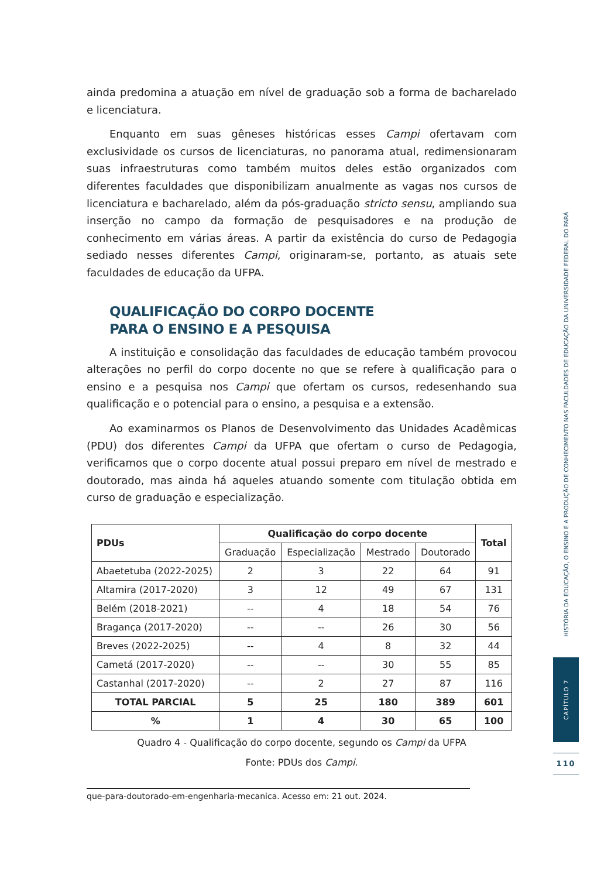ainda predomina a atuação em nível de graduação sob a forma de bacharelado e licenciatura.
Enquanto em suas gêneses históricas esses Campi ofertavam com exclusividade os cursos de licenciaturas, no panorama atual, redimensionaram suas infraestruturas como também muitos deles estão organizados com diferentes faculdades que disponibilizam anualmente as vagas nos cursos de licenciatura e bacharelado, além da pós-graduação stricto sensu, ampliando sua inserção no campo da formação de pesquisadores e na produção de conhecimento em várias áreas. A partir da existência do curso de Pedagogia sediado nesses diferentes Campi, originaram-se, portanto, as atuais sete faculdades de educação da UFPA.
QUALIFICAÇÃO DO CORPO DOCENTE
PARA O ENSINO E A PESQUISA
A instituição e consolidação das faculdades de educação também provocou alterações no perfil do corpo docente no que se refere à qualificação para o ensino e a pesquisa nos Campi que ofertam os cursos, redesenhando sua qualificação e o potencial para o ensino, a pesquisa e a extensão.
Ao examinarmos os Planos de Desenvolvimento das Unidades Acadêmicas (PDU) dos diferentes Campi da UFPA que ofertam o curso de Pedagogia, verificamos que o corpo docente atual possui preparo em nível de mestrado e doutorado, mas ainda há aqueles atuando somente com titulação obtida em curso de graduação e especialização.
| PDUs | Qualificação do corpo docente | | | | Total |
| --- | --- | --- | --- | --- | --- |
| | Graduação | Especialização | Mestrado | Doutorado | |
| Abaetetuba (2022-2025) | 2 | 3 | 22 | 64 | 91 |
| Altamira (2017-2020) | 3 | 12 | 49 | 67 | 131 |
| Belém (2018-2021) | -- | 4 | 18 | 54 | 76 |
| Bragança (2017-2020) | -- | -- | 26 | 30 | 56 |
| Breves (2022-2025) | -- | 4 | 8 | 32 | 44 |
| Cametá (2017-2020) | -- | -- | 30 | 55 | 85 |
| Castanhal (2017-2020) | -- | 2 | 27 | 87 | 116 |
| TOTAL PARCIAL | 5 | 25 | 180 | 389 | 601 |
| % | 1 | 4 | 30 | 65 | 100 |
Quadro 4 - Qualificação do corpo docente, segundo os Campi da UFPA
Fonte: PDUs dos Campi.
que-para-doutorado-em-engenharia-mecanica. Acesso em: 21 out. 2024.
HISTÓRIA DA EDUCAÇÃO, O ENSINO E A PRODUÇÃO DE CONHECIMENTO NAS FACULDADES DE EDUCAÇÃO DA UNIVERSIDADE FEDERAL DO PARÁ
CAPÍTULO 7
110